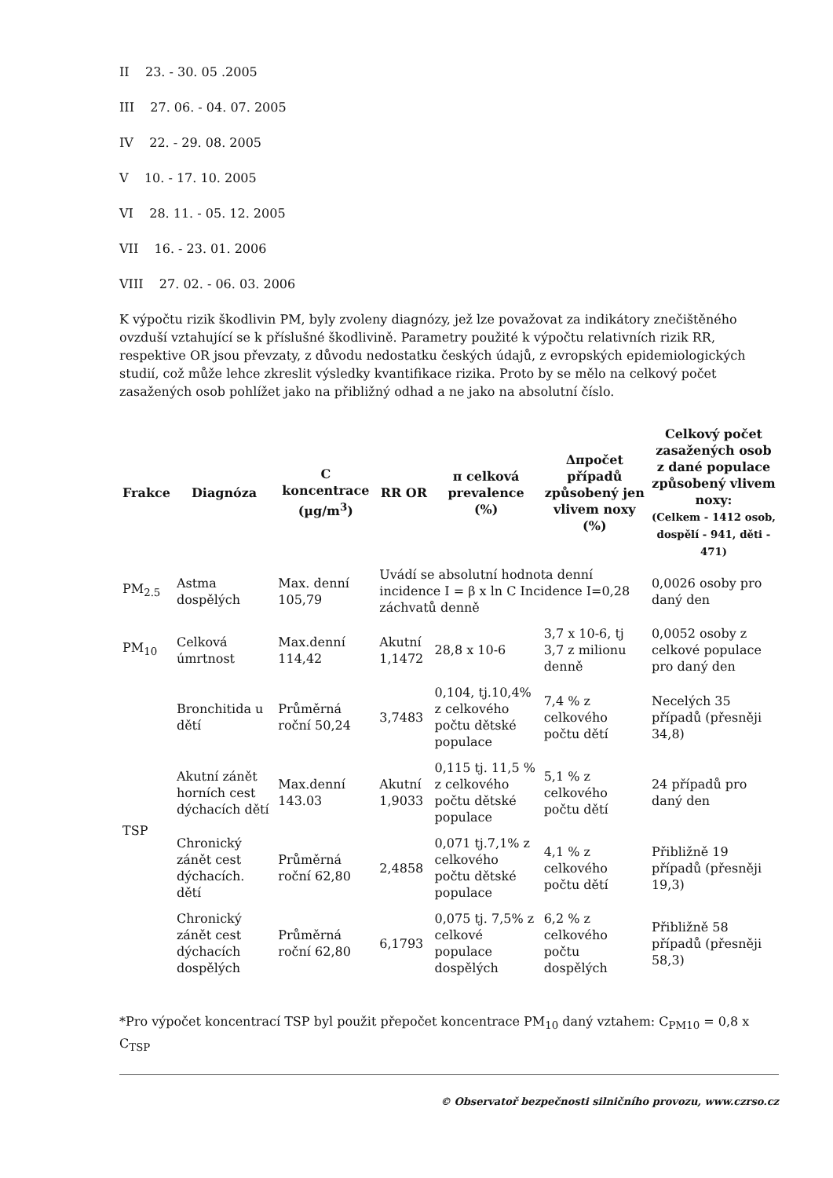II 23. - 30. 05 .2005
III 27. 06. - 04. 07. 2005
IV 22. - 29. 08. 2005
V 10. - 17. 10. 2005
VI 28. 11. - 05. 12. 2005
VII 16. - 23. 01. 2006
VIII 27. 02. - 06. 03. 2006
K výpočtu rizik škodlivin PM, byly zvoleny diagnózy, jež lze považovat za indikátory znečištěného ovzduší vztahující se k příslušné škodlivině. Parametry použité k výpočtu relativních rizik RR, respektive OR jsou převzaty, z důvodu nedostatku českých údajů, z evropských epidemiologických studií, což může lehce zkreslit výsledky kvantifikace rizika. Proto by se mělo na celkový počet zasažených osob pohlížet jako na přibližný odhad a ne jako na absolutní číslo.
| Frakce | Diagnóza | C koncentrace (µg/m<sup>3</sup>) | RR OR | π celková prevalence (%) | Δπpočet případů způsobený jen vlivem noxy (%) | Celkový počet zasažených osob z dané populace způsobený vlivem noxy: (Celkem - 1412 osob, dospělí - 941, děti - 471) |
| --- | --- | --- | --- | --- | --- | --- |
| PM<sub>2.5</sub> | Astma dospělých | Max. denní 105,79 | Uvádí se absolutní hodnota denní incidence I = β x ln C Incidence I=0,28 záchvatů denně | | | 0,0026 osoby pro daný den |
| PM<sub>10</sub> | Celková úmrtnost | Max.denní 114,42 | Akutní 1,1472 | 28,8 x 10-6 | 3,7 x 10-6, tj 3,7 z milionu denně | 0,0052 osoby z celkové populace pro daný den |
| TSP | Bronchitida u dětí | Průměrná roční 50,24 | 3,7483 | 0,104, tj.10,4% z celkového počtu dětské populace | 7,4 % z celkového počtu dětí | Necelých 35 případů (přesněji 34,8) |
| | Akutní zánět horních cest dýchacích dětí | Max.denní 143.03 | Akutní 1,9033 | 0,115 tj. 11,5 % z celkového počtu dětské populace | 5,1 % z celkového počtu dětí | 24 případů pro daný den |
| | Chronický zánět cest dýchacích. dětí | Průměrná roční 62,80 | 2,4858 | 0,071 tj.7,1% z celkového počtu dětské populace | 4,1 % z celkového počtu dětí | Přibližně 19 případů (přesněji 19,3) |
| | Chronický zánět cest dýchacích dospělých | Průměrná roční 62,80 | 6,1793 | 0,075 tj. 7,5% z celkové populace dospělých | 6,2 % z celkového počtu dospělých | Přibližně 58 případů (přesněji 58,3) |
*Pro výpočet koncentrací TSP byl použit přepočet koncentrace PM<sub>10</sub> daný vztahem: C<sub>PM10</sub> = 0,8 x C<sub>TSP</sub>
© Observatoř bezpečnosti silničního provozu, www.czrso.cz